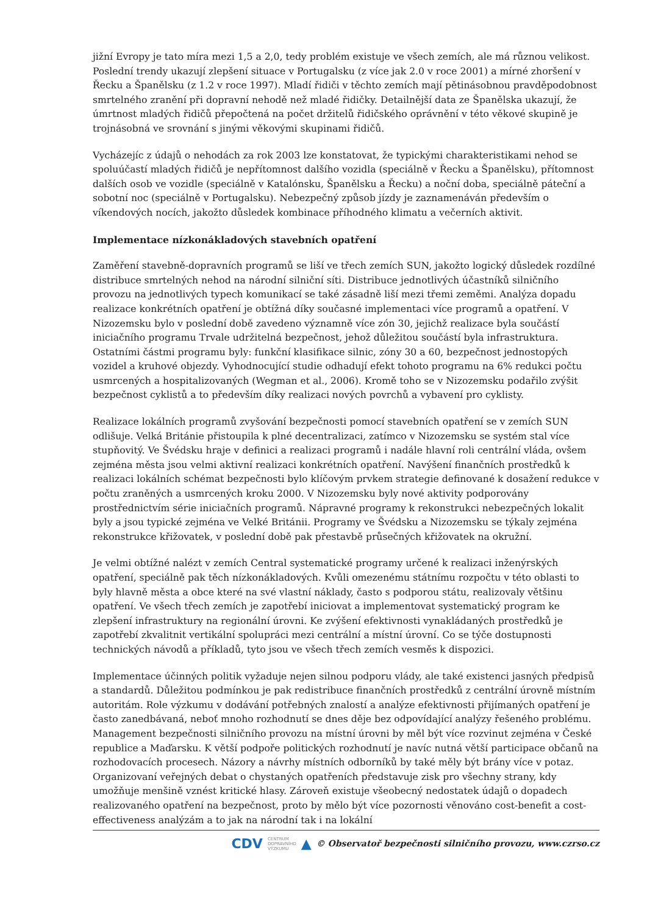jižní Evropy je tato míra mezi 1,5 a 2,0, tedy problém existuje ve všech zemích, ale má různou velikost. Poslední trendy ukazují zlepšení situace v Portugalsku (z více jak 2.0 v roce 2001) a mírné zhoršení v Řecku a Španělsku (z 1.2 v roce 1997). Mladí řidiči v těchto zemích mají pětinásobnou pravděpodobnost smrtelného zranění při dopravní nehodě než mladé řidičky. Detailnější data ze Španělska ukazují, že úmrtnost mladých řidičů přepočtená na počet držitelů řidičského oprávnění v této věkové skupině je trojnásobná ve srovnání s jinými věkovými skupinami řidičů.
Vycházejíc z údajů o nehodách za rok 2003 lze konstatovat, že typickými charakteristikami nehod se spoluúčastí mladých řidičů je nepřítomnost dalšího vozidla (speciálně v Řecku a Španělsku), přítomnost dalších osob ve vozidle (speciálně v Katalónsku, Španělsku a Řecku) a noční doba, speciálně páteční a sobotní noc (speciálně v Portugalsku). Nebezpečný způsob jízdy je zaznamenáván především o víkendových nocích, jakožto důsledek kombinace příhodného klimatu a večerních aktivit.
Implementace nízkonákladových stavebních opatření
Zaměření stavebně-dopravních programů se liší ve třech zemích SUN, jakožto logický důsledek rozdílné distribuce smrtelných nehod na národní silniční síti. Distribuce jednotlivých účastníků silničního provozu na jednotlivých typech komunikací se také zásadně liší mezi třemi zeměmi. Analýza dopadu realizace konkrétních opatření je obtížná díky současné implementaci více programů a opatření. V Nizozemsku bylo v poslední době zavedeno významně více zón 30, jejichž realizace byla součástí iniciačního programu Trvale udržitelná bezpečnost, jehož důležitou součástí byla infrastruktura. Ostatními částmi programu byly: funkční klasifikace silnic, zóny 30 a 60, bezpečnost jednostopých vozidel a kruhové objezdy. Vyhodnocující studie odhadují efekt tohoto programu na 6% redukci počtu usmrcených a hospitalizovaných (Wegman et al., 2006). Kromě toho se v Nizozemsku podařilo zvýšit bezpečnost cyklistů a to především díky realizaci nových povrchů a vybavení pro cyklisty.
Realizace lokálních programů zvyšování bezpečnosti pomocí stavebních opatření se v zemích SUN odlišuje. Velká Británie přistoupila k plné decentralizaci, zatímco v Nizozemsku se systém stal více stupňovitý. Ve Švédsku hraje v definici a realizaci programů i nadále hlavní roli centrální vláda, ovšem zejména města jsou velmi aktivní realizaci konkrétních opatření. Navýšení finančních prostředků k realizaci lokálních schémat bezpečnosti bylo klíčovým prvkem strategie definované k dosažení redukce v počtu zraněných a usmrcených kroku 2000. V Nizozemsku byly nové aktivity podporovány prostřednictvím série iniciačních programů. Nápravné programy k rekonstrukci nebezpečných lokalit byly a jsou typické zejména ve Velké Británii. Programy ve Švédsku a Nizozemsku se týkaly zejména rekonstrukce křižovatek, v poslední době pak přestavbě průsečných křižovatek na okružní.
Je velmi obtížné nalézt v zemích Central systematické programy určené k realizaci inženýrských opatření, speciálně pak těch nízkonákladových. Kvůli omezenému státnímu rozpočtu v této oblasti to byly hlavně města a obce které na své vlastní náklady, často s podporou státu, realizovaly většinu opatření. Ve všech třech zemích je zapotřebí iniciovat a implementovat systematický program ke zlepšení infrastruktury na regionální úrovni. Ke zvýšení efektivnosti vynakládaných prostředků je zapotřebí zkvalitnit vertikální spolupráci mezi centrální a místní úrovní. Co se týče dostupnosti technických návodů a příkladů, tyto jsou ve všech třech zemích vesměs k dispozici.
Implementace účinných politik vyžaduje nejen silnou podporu vlády, ale také existenci jasných předpisů a standardů. Důležitou podmínkou je pak redistribuce finančních prostředků z centrální úrovně místním autoritám. Role výzkumu v dodávání potřebných znalostí a analýze efektivnosti přijímaných opatření je často zanedbávaná, neboť mnoho rozhodnutí se dnes děje bez odpovídající analýzy řešeného problému. Management bezpečnosti silničního provozu na místní úrovni by měl být více rozvinut zejména v České republice a Maďarsku. K větší podpoře politických rozhodnutí je navíc nutná větší participace občanů na rozhodovacích procesech. Názory a návrhy místních odborníků by také měly být brány více v potaz. Organizovaní veřejných debat o chystaných opatřeních představuje zisk pro všechny strany, kdy umožňuje menšině vznést kritické hlasy. Zároveň existuje všeobecný nedostatek údajů o dopadech realizovaného opatření na bezpečnost, proto by mělo být více pozornosti věnováno cost-benefit a cost-effectiveness analýzám a to jak na národní tak i na lokální
CDV CENTRUM
DOPRAVNÍHO
VÝZKUMU ▲ © Observatoř bezpečnosti silničního provozu, www.czrso.cz